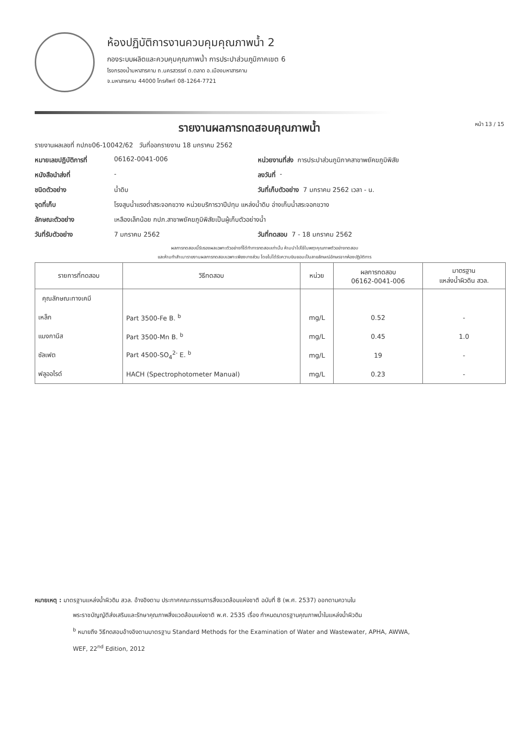ห้องปฏิบัติการงานควบคุมคุณภาพน้ำ 2
กองระบบผลิตและควบคุมคุณภาพน้ำ การประปาส่วนภูมิภาคเขต 6
โรงกรองน้ำมหาสารคาม ถ.นครสวรรค์ ต.ตลาด อ.เมืองมหาสารคาม
จ.มหาสารคาม 44000 โทรศัพท์ 08-1264-7721
รายงานผลการทดสอบคุณภาพน้ำ
หน้า 13 / 15
รายงานผลเลขที่ กปภข06-10042/62 วันที่ออกรายงาน 18 มกราคม 2562
หมายเลขปฏิบัติการที่ 06162-0041-006 หน่วยงานที่ส่ง การประปาส่วนภูมิภาคสาขาพยัคฆภูมิพิสัย
หนังสือนำส่งที่ - ลงวันที่ -
ชนิดตัวอย่าง น้ำดิบ วันที่เก็บตัวอย่าง 7 มกราคม 2562 เวลา - น.
จุดที่เก็บ โรงสูบน้ำแรงต่ำสระจอกขวาง หน่วยบริการวาปีปทุม แหล่งน้ำดิบ อ่างเก็บน้ำสระจอกขวาง
ลักษณะตัวอย่าง เหลืองเล็กน้อย กปภ.สาขาพยัคฆภูมิพิสัยเป็นผู้เก็บตัวอย่างน้ำ
วันที่รับตัวอย่าง 7 มกราคม 2562 วันที่ทดสอบ 7 - 18 มกราคม 2562
ผลการทดสอบนี้รับรองผลเฉพาะตัวอย่างที่ได้ทำการทดสอบเท่านั้น ห้ามนำไปใช้ในพฤาคุณภาพตัวอย่างทดสอบ
และห้ามทำสำเนารายงานผลการทดสอบเฉพาะเพียงบางส่วน โดยไม่ได้รับความยินยอมเป็นลายลักษณ์อักษรจากห้องปฏิบัติการ
| รายการที่ทดสอบ | วิธีทดสอบ | หน่วย | ผลการทดสอบ 06162-0041-006 | มาตรฐาน แหล่งน้ำผิวดิน สวล. |
| --- | --- | --- | --- | --- |
| คุณลักษณะทางเคมี | | | | |
| เหล็ก | Part 3500-Fe B. <sup>b</sup> | mg/L | 0.52 | - |
| แมงกานีส | Part 3500-Mn B. <sup>b</sup> | mg/L | 0.45 | 1.0 |
| ซัลเฟต | Part 4500-SO<sub>4</sub><sup>2-</sup> E. <sup>b</sup> | mg/L | 19 | - |
| ฟลูออไรด์ | HACH (Spectrophotometer Manual) | mg/L | 0.23 | - |
หมายเหตุ : มาตรฐานแหล่งน้ำผิวดิน สวล. อ้างอิงตาม ประกาศคณะกรรมการสิ่งแวดล้อมแห่งชาติ ฉบับที่ 8 (พ.ศ. 2537) ออกตามความใน
พระราชบัญญัติส่งเสริมและรักษาคุณภาพสิ่งแวดล้อมแห่งชาติ พ.ศ. 2535 เรื่อง กำหนดมาตรฐานคุณภาพน้ำในแหล่งน้ำผิวดิน
<sup>b</sup> หมายถึง วิธีทดสอบอ้างอิงตามมาตรฐาน Standard Methods for the Examination of Water and Wastewater, APHA, AWWA,
WEF, 22<sup>nd</sup> Edition, 2012